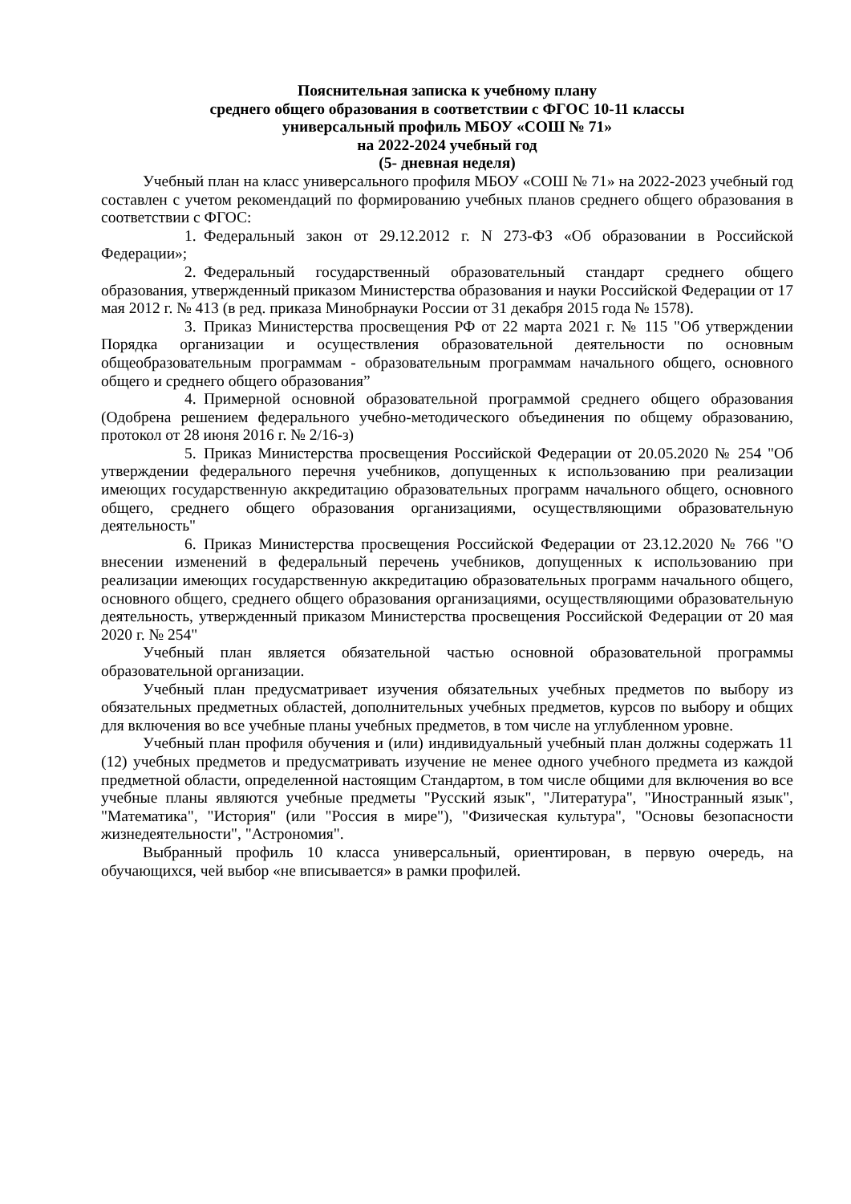Пояснительная записка к учебному плану
среднего общего образования в соответствии с ФГОС 10-11 классы
универсальный профиль МБОУ «СОШ № 71»
на 2022-2024 учебный год
(5- дневная неделя)
Учебный план на класс универсального профиля МБОУ «СОШ № 71» на 2022-2023 учебный год составлен с учетом рекомендаций по формированию учебных планов среднего общего образования в соответствии с ФГОС:
1. Федеральный закон от 29.12.2012 г. N 273-ФЗ «Об образовании в Российской Федерации»;
2. Федеральный государственный образовательный стандарт среднего общего образования, утвержденный приказом Министерства образования и науки Российской Федерации от 17 мая 2012 г. № 413 (в ред. приказа Минобрнауки России от 31 декабря 2015 года № 1578).
3. Приказ Министерства просвещения РФ от 22 марта 2021 г. № 115 "Об утверждении Порядка организации и осуществления образовательной деятельности по основным общеобразовательным программам - образовательным программам начального общего, основного общего и среднего общего образования”
4. Примерной основной образовательной программой среднего общего образования (Одобрена решением федерального учебно-методического объединения по общему образованию, протокол от 28 июня 2016 г. № 2/16-з)
5. Приказ Министерства просвещения Российской Федерации от 20.05.2020 № 254 "Об утверждении федерального перечня учебников, допущенных к использованию при реализации имеющих государственную аккредитацию образовательных программ начального общего, основного общего, среднего общего образования организациями, осуществляющими образовательную деятельность"
6. Приказ Министерства просвещения Российской Федерации от 23.12.2020 № 766 "О внесении изменений в федеральный перечень учебников, допущенных к использованию при реализации имеющих государственную аккредитацию образовательных программ начального общего, основного общего, среднего общего образования организациями, осуществляющими образовательную деятельность, утвержденный приказом Министерства просвещения Российской Федерации от 20 мая 2020 г. № 254"
Учебный план является обязательной частью основной образовательной программы образовательной организации.
Учебный план предусматривает изучения обязательных учебных предметов по выбору из обязательных предметных областей, дополнительных учебных предметов, курсов по выбору и общих для включения во все учебные планы учебных предметов, в том числе на углубленном уровне.
Учебный план профиля обучения и (или) индивидуальный учебный план должны содержать 11 (12) учебных предметов и предусматривать изучение не менее одного учебного предмета из каждой предметной области, определенной настоящим Стандартом, в том числе общими для включения во все учебные планы являются учебные предметы "Русский язык", "Литература", "Иностранный язык", "Математика", "История" (или "Россия в мире"), "Физическая культура", "Основы безопасности жизнедеятельности", "Астрономия".
Выбранный профиль 10 класса универсальный, ориентирован, в первую очередь, на обучающихся, чей выбор «не вписывается» в рамки профилей.